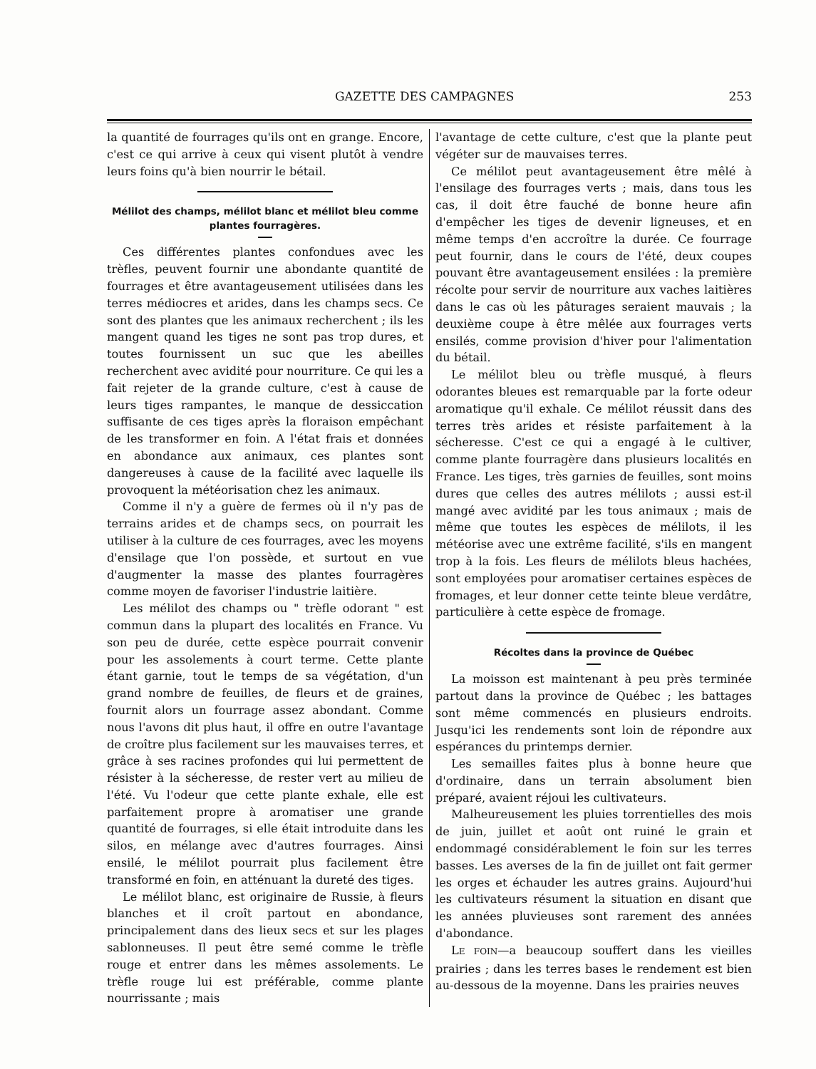GAZETTE DES CAMPAGNES 253
la quantité de fourrages qu'ils ont en grange. Encore, c'est ce qui arrive à ceux qui visent plutôt à vendre leurs foins qu'à bien nourrir le bétail.
Mélilot des champs, mélilot blanc et mélilot bleu comme plantes fourragères.
Ces différentes plantes confondues avec les trèfles, peuvent fournir une abondante quantité de fourrages et être avantageusement utilisées dans les terres médiocres et arides, dans les champs secs. Ce sont des plantes que les animaux recherchent ; ils les mangent quand les tiges ne sont pas trop dures, et toutes fournissent un suc que les abeilles recherchent avec avidité pour nourriture. Ce qui les a fait rejeter de la grande culture, c'est à cause de leurs tiges rampantes, le manque de dessiccation suffisante de ces tiges après la floraison empêchant de les transformer en foin. A l'état frais et données en abondance aux animaux, ces plantes sont dangereuses à cause de la facilité avec laquelle ils provoquent la météorisation chez les animaux.
Comme il n'y a guère de fermes où il n'y pas de terrains arides et de champs secs, on pourrait les utiliser à la culture de ces fourrages, avec les moyens d'ensilage que l'on possède, et surtout en vue d'augmenter la masse des plantes fourragères comme moyen de favoriser l'industrie laitière.
Les mélilot des champs ou " trèfle odorant " est commun dans la plupart des localités en France. Vu son peu de durée, cette espèce pourrait convenir pour les assolements à court terme. Cette plante étant garnie, tout le temps de sa végétation, d'un grand nombre de feuilles, de fleurs et de graines, fournit alors un fourrage assez abondant. Comme nous l'avons dit plus haut, il offre en outre l'avantage de croître plus facilement sur les mauvaises terres, et grâce à ses racines profondes qui lui permettent de résister à la sécheresse, de rester vert au milieu de l'été. Vu l'odeur que cette plante exhale, elle est parfaitement propre à aromatiser une grande quantité de fourrages, si elle était introduite dans les silos, en mélange avec d'autres fourrages. Ainsi ensilé, le mélilot pourrait plus facilement être transformé en foin, en atténuant la dureté des tiges.
Le mélilot blanc, est originaire de Russie, à fleurs blanches et il croît partout en abondance, principalement dans des lieux secs et sur les plages sablonneuses. Il peut être semé comme le trèfle rouge et entrer dans les mêmes assolements. Le trèfle rouge lui est préférable, comme plante nourrissante ; mais
l'avantage de cette culture, c'est que la plante peut végéter sur de mauvaises terres.
Ce mélilot peut avantageusement être mêlé à l'ensilage des fourrages verts ; mais, dans tous les cas, il doit être fauché de bonne heure afin d'empêcher les tiges de devenir ligneuses, et en même temps d'en accroître la durée. Ce fourrage peut fournir, dans le cours de l'été, deux coupes pouvant être avantageusement ensilées : la première récolte pour servir de nourriture aux vaches laitières dans le cas où les pâturages seraient mauvais ; la deuxième coupe à être mêlée aux fourrages verts ensilés, comme provision d'hiver pour l'alimentation du bétail.
Le mélilot bleu ou trèfle musqué, à fleurs odorantes bleues est remarquable par la forte odeur aromatique qu'il exhale. Ce mélilot réussit dans des terres très arides et résiste parfaitement à la sécheresse. C'est ce qui a engagé à le cultiver, comme plante fourragère dans plusieurs localités en France. Les tiges, très garnies de feuilles, sont moins dures que celles des autres mélilots ; aussi est-il mangé avec avidité par les tous animaux ; mais de même que toutes les espèces de mélilots, il les météorise avec une extrême facilité, s'ils en mangent trop à la fois. Les fleurs de mélilots bleus hachées, sont employées pour aromatiser certaines espèces de fromages, et leur donner cette teinte bleue verdâtre, particulière à cette espèce de fromage.
Récoltes dans la province de Québec
La moisson est maintenant à peu près terminée partout dans la province de Québec ; les battages sont même commencés en plusieurs endroits. Jusqu'ici les rendements sont loin de répondre aux espérances du printemps dernier.
Les semailles faites plus à bonne heure que d'ordinaire, dans un terrain absolument bien préparé, avaient réjoui les cultivateurs.
Malheureusement les pluies torrentielles des mois de juin, juillet et août ont ruiné le grain et endommagé considérablement le foin sur les terres basses. Les averses de la fin de juillet ont fait germer les orges et échauder les autres grains. Aujourd'hui les cultivateurs résument la situation en disant que les années pluvieuses sont rarement des années d'abondance.
LE FOIN—a beaucoup souffert dans les vieilles prairies ; dans les terres bases le rendement est bien au-dessous de la moyenne. Dans les prairies neuves